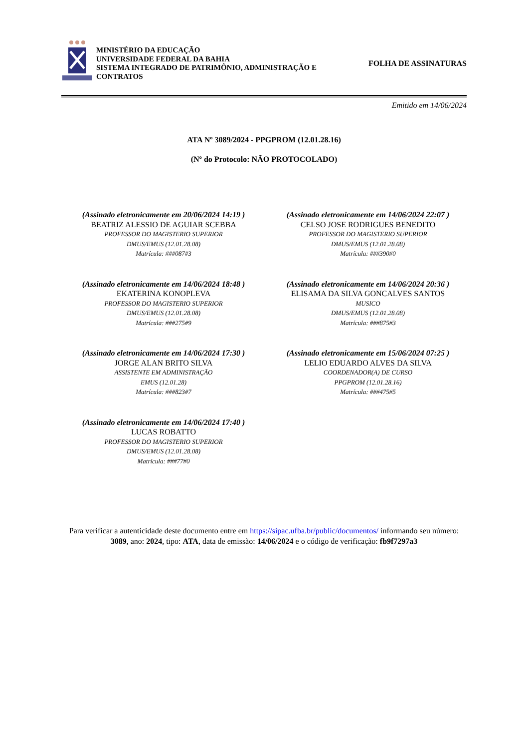MINISTÉRIO DA EDUCAÇÃO
UNIVERSIDADE FEDERAL DA BAHIA
SISTEMA INTEGRADO DE PATRIMÔNIO, ADMINISTRAÇÃO E CONTRATOS
FOLHA DE ASSINATURAS
Emitido em 14/06/2024
ATA Nº 3089/2024 - PPGPROM (12.01.28.16)
(Nº do Protocolo: NÃO PROTOCOLADO)
(Assinado eletronicamente em 20/06/2024 14:19 )
BEATRIZ ALESSIO DE AGUIAR SCEBBA
PROFESSOR DO MAGISTERIO SUPERIOR
DMUS/EMUS (12.01.28.08)
Matrícula: ###087#3
(Assinado eletronicamente em 14/06/2024 22:07 )
CELSO JOSE RODRIGUES BENEDITO
PROFESSOR DO MAGISTERIO SUPERIOR
DMUS/EMUS (12.01.28.08)
Matrícula: ###390#0
(Assinado eletronicamente em 14/06/2024 18:48 )
EKATERINA KONOPLEVA
PROFESSOR DO MAGISTERIO SUPERIOR
DMUS/EMUS (12.01.28.08)
Matrícula: ###275#9
(Assinado eletronicamente em 14/06/2024 20:36 )
ELISAMA DA SILVA GONCALVES SANTOS
MUSICO
DMUS/EMUS (12.01.28.08)
Matrícula: ###875#3
(Assinado eletronicamente em 14/06/2024 17:30 )
JORGE ALAN BRITO SILVA
ASSISTENTE EM ADMINISTRAÇÃO
EMUS (12.01.28)
Matrícula: ###823#7
(Assinado eletronicamente em 15/06/2024 07:25 )
LELIO EDUARDO ALVES DA SILVA
COORDENADOR(A) DE CURSO
PPGPROM (12.01.28.16)
Matrícula: ###475#5
(Assinado eletronicamente em 14/06/2024 17:40 )
LUCAS ROBATTO
PROFESSOR DO MAGISTERIO SUPERIOR
DMUS/EMUS (12.01.28.08)
Matrícula: ###77#0
Para verificar a autenticidade deste documento entre em https://sipac.ufba.br/public/documentos/ informando seu número: 3089, ano: 2024, tipo: ATA, data de emissão: 14/06/2024 e o código de verificação: fb9f7297a3